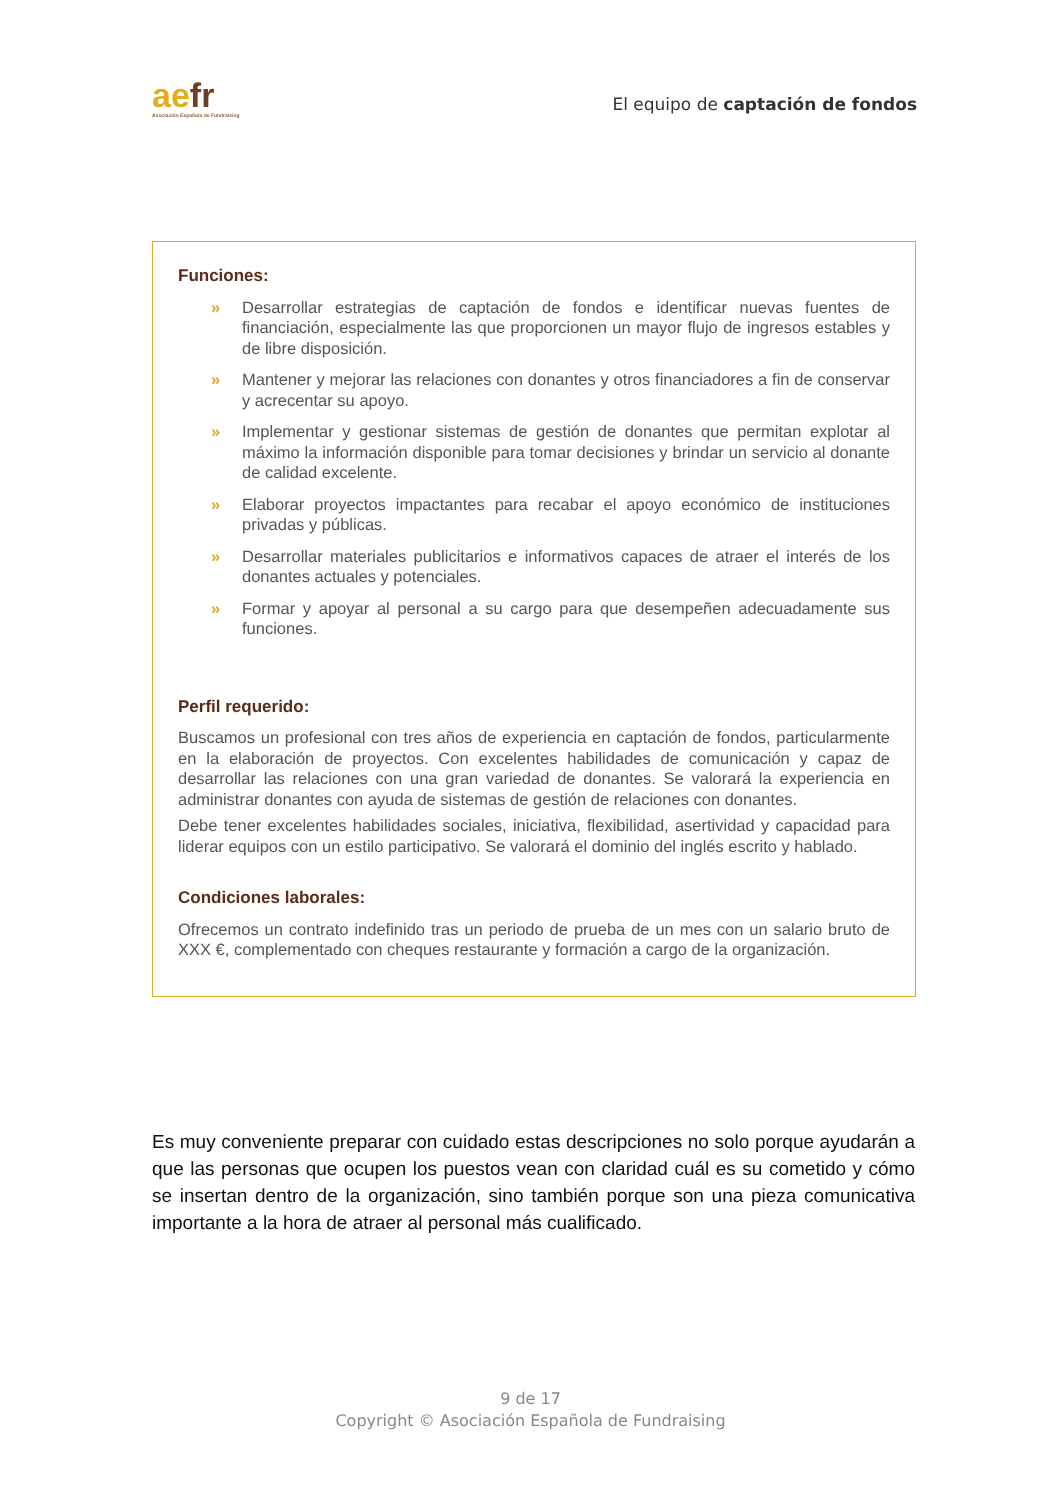aefr
Asociación Española de Fundraising
El equipo de captación de fondos
Funciones:
» Desarrollar estrategias de captación de fondos e identificar nuevas fuentes de financiación, especialmente las que proporcionen un mayor flujo de ingresos estables y de libre disposición.
» Mantener y mejorar las relaciones con donantes y otros financiadores a fin de conservar y acrecentar su apoyo.
» Implementar y gestionar sistemas de gestión de donantes que permitan explotar al máximo la información disponible para tomar decisiones y brindar un servicio al donante de calidad excelente.
» Elaborar proyectos impactantes para recabar el apoyo económico de instituciones privadas y públicas.
» Desarrollar materiales publicitarios e informativos capaces de atraer el interés de los donantes actuales y potenciales.
» Formar y apoyar al personal a su cargo para que desempeñen adecuadamente sus funciones.
Perfil requerido:
Buscamos un profesional con tres años de experiencia en captación de fondos, particularmente en la elaboración de proyectos. Con excelentes habilidades de comunicación y capaz de desarrollar las relaciones con una gran variedad de donantes. Se valorará la experiencia en administrar donantes con ayuda de sistemas de gestión de relaciones con donantes.
Debe tener excelentes habilidades sociales, iniciativa, flexibilidad, asertividad y capacidad para liderar equipos con un estilo participativo. Se valorará el dominio del inglés escrito y hablado.
Condiciones laborales:
Ofrecemos un contrato indefinido tras un periodo de prueba de un mes con un salario bruto de XXX €, complementado con cheques restaurante y formación a cargo de la organización.
Es muy conveniente preparar con cuidado estas descripciones no solo porque ayudarán a que las personas que ocupen los puestos vean con claridad cuál es su cometido y cómo se insertan dentro de la organización, sino también porque son una pieza comunicativa importante a la hora de atraer al personal más cualificado.
9 de 17
Copyright © Asociación Española de Fundraising